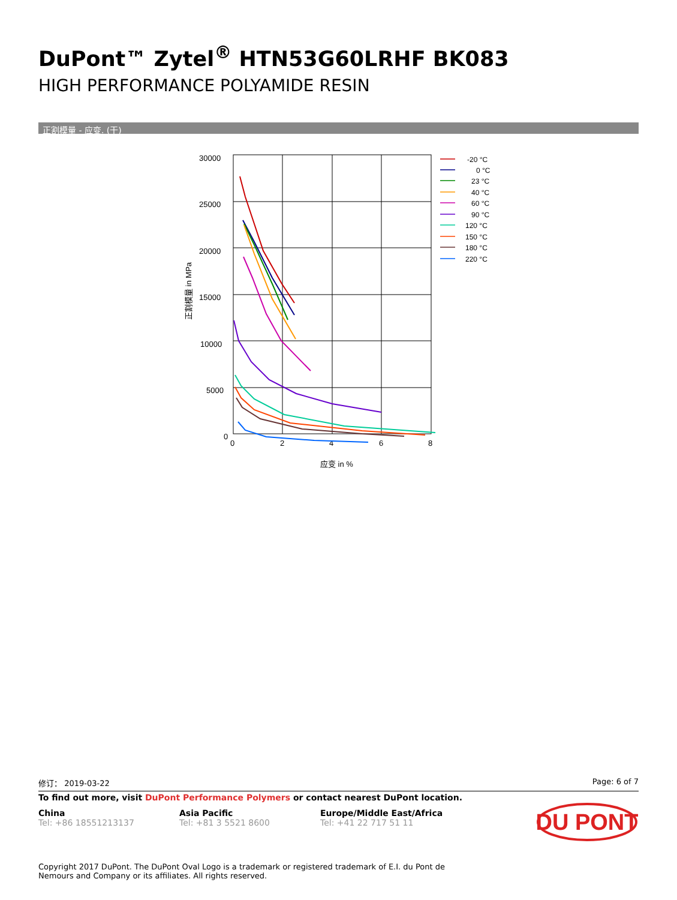DuPont™ Zytel<sup>®</sup> HTN53G60LRHF BK083
HIGH PERFORMANCE POLYAMIDE RESIN
正割模量 - 应变. (干)
30000
25000
20000
15000
10000
5000
0
0
2
4
6
8
应变 in %
正割模量 in MPa
-20 °C
0 °C
23 °C
40 °C
60 °C
90 °C
120 °C
150 °C
180 °C
220 °C
修订： 2019-03-22 Page: 6 of 7
To find out more, visit DuPont Performance Polymers or contact nearest DuPont location.
China
Tel: +86 18551213137
Asia Pacific
Tel: +81 3 5521 8600
Europe/Middle East/Africa
Tel: +41 22 717 51 11
DU PONT
Copyright 2017 DuPont. The DuPont Oval Logo is a trademark or registered trademark of E.I. du Pont de Nemours and Company or its affiliates. All rights reserved.